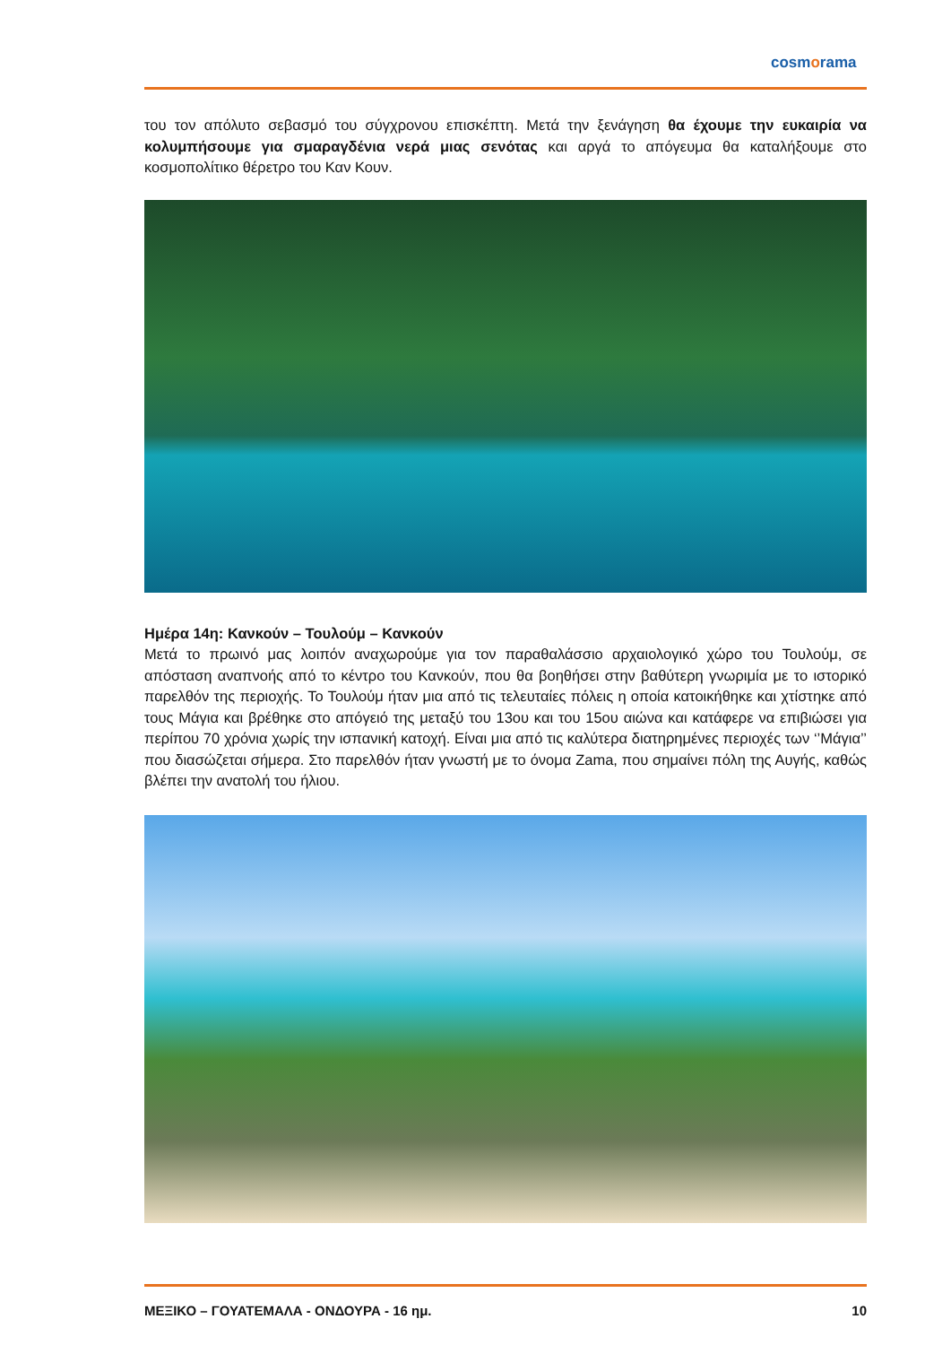cosmorama
του τον απόλυτο σεβασμό του σύγχρονου επισκέπτη. Μετά την ξενάγηση θα έχουμε την ευκαιρία να κολυμπήσουμε για σμαραγδένια νερά μιας σενότας και αργά το απόγευμα θα καταλήξουμε στο κοσμοπολίτικο θέρετρο του Καν Κουν.
Ημέρα 14η: Κανκούν – Τουλούμ – Κανκούν
Μετά το πρωινό μας λοιπόν αναχωρούμε για τον παραθαλάσσιο αρχαιολογικό χώρο του Τουλούμ, σε απόσταση αναπνοής από το κέντρο του Κανκούν, που θα βοηθήσει στην βαθύτερη γνωριμία με το ιστορικό παρελθόν της περιοχής. Το Τουλούμ ήταν μια από τις τελευταίες πόλεις η οποία κατοικήθηκε και χτίστηκε από τους Μάγια και βρέθηκε στο απόγειό της μεταξύ του 13ου και του 15ου αιώνα και κατάφερε να επιβιώσει για περίπου 70 χρόνια χωρίς την ισπανική κατοχή. Είναι μια από τις καλύτερα διατηρημένες περιοχές των ‘’Μάγια’’ που διασώζεται σήμερα. Στο παρελθόν ήταν γνωστή με το όνομα Zama, που σημαίνει πόλη της Αυγής, καθώς βλέπει την ανατολή του ήλιου.
ΜΕΞΙΚΟ – ΓΟΥΑΤΕΜΑΛΑ - ΟΝΔΟΥΡΑ - 16 ημ. 10